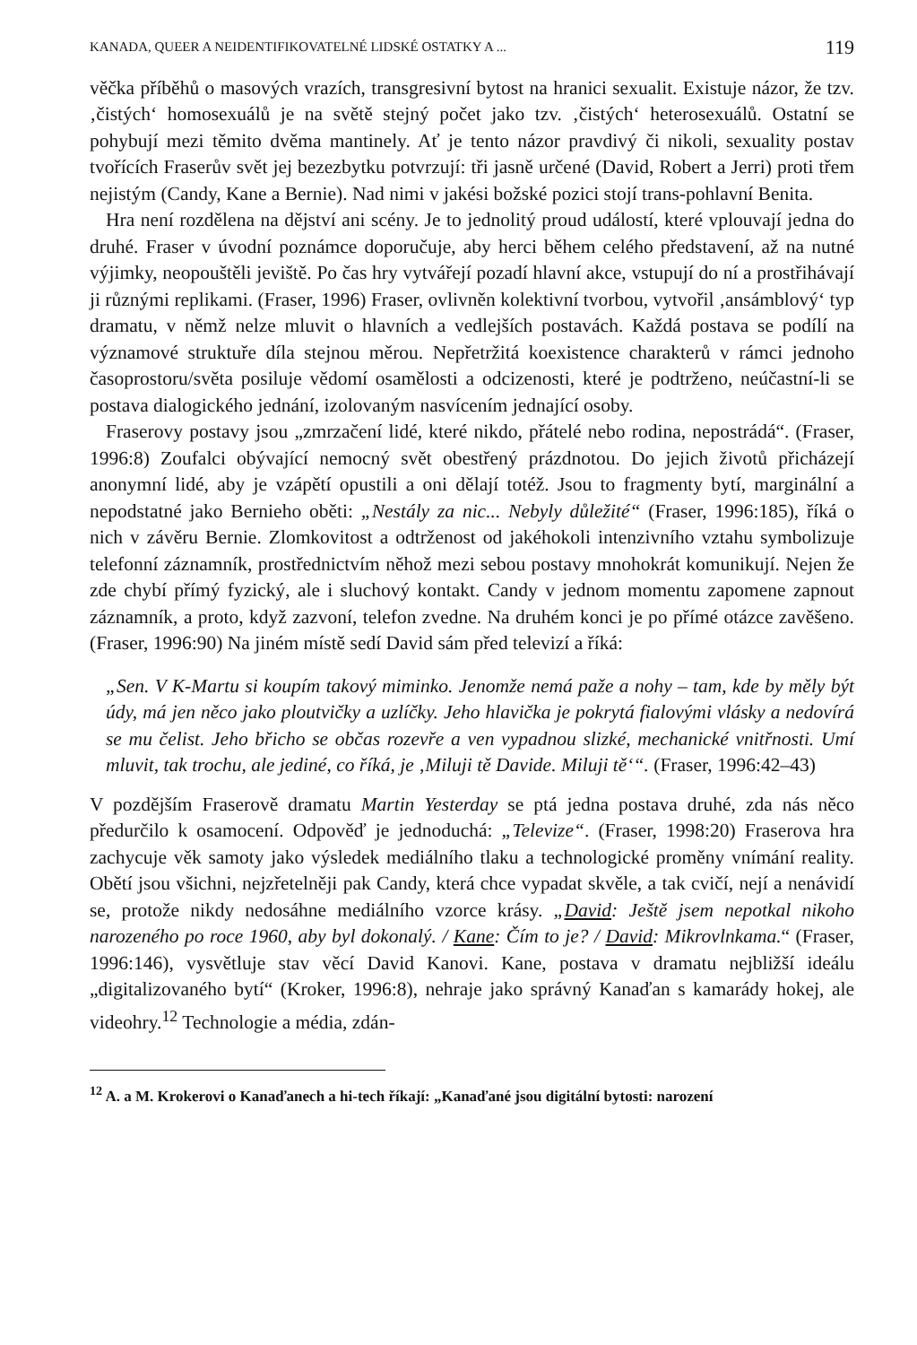KANADA, QUEER A NEIDENTIFIKOVATELNÉ LIDSKÉ OSTATKY A ... 119
věčka příběhů o masových vrazích, transgresivní bytost na hranici sexualit. Existuje názor, že tzv. ‚čistých‘ homosexuálů je na světě stejný počet jako tzv. ‚čistých‘ heterosexuálů. Ostatní se pohybují mezi těmito dvěma mantinely. Ať je tento názor pravdivý či nikoli, sexuality postav tvořících Fraserův svět jej bezezbytku potvrzují: tři jasně určené (David, Robert a Jerri) proti třem nejistým (Candy, Kane a Bernie). Nad nimi v jakési božské pozici stojí trans-pohlavní Benita.
Hra není rozdělena na dějství ani scény. Je to jednolitý proud událostí, které vplouvají jedna do druhé. Fraser v úvodní poznámce doporučuje, aby herci během celého představení, až na nutné výjimky, neopouštěli jeviště. Po čas hry vytvářejí pozadí hlavní akce, vstupují do ní a prostřihávají ji různými replikami. (Fraser, 1996) Fraser, ovlivněn kolektivní tvorbou, vytvořil ‚ansámblový‘ typ dramatu, v němž nelze mluvit o hlavních a vedlejších postavách. Každá postava se podílí na významové struktuře díla stejnou měrou. Nepřetržitá koexistence charakterů v rámci jednoho časoprostoru/světa posiluje vědomí osamělosti a odcizenosti, které je podtrženo, neúčastní-li se postava dialogického jednání, izolovaným nasvícením jednající osoby.
Fraserovy postavy jsou „zmrzačení lidé, které nikdo, přátelé nebo rodina, nepostrádá“. (Fraser, 1996:8) Zoufalci obývající nemocný svět obestřený prázdnotou. Do jejich životů přicházejí anonymní lidé, aby je vzápětí opustili a oni dělají totéž. Jsou to fragmenty bytí, marginální a nepodstatné jako Bernieho oběti: „Nestály za nic... Nebyly důležité“ (Fraser, 1996:185), říká o nich v závěru Bernie. Zlomkovitost a odtrženost od jakéhokoli intenzivního vztahu symbolizuje telefonní záznamník, prostřednictvím něhož mezi sebou postavy mnohokrát komunikují. Nejen že zde chybí přímý fyzický, ale i sluchový kontakt. Candy v jednom momentu zapomene zapnout záznamník, a proto, když zazvoní, telefon zvedne. Na druhém konci je po přímé otázce zavěšeno. (Fraser, 1996:90) Na jiném místě sedí David sám před televizí a říká:
„Sen. V K-Martu si koupím takový miminko. Jenomže nemá paže a nohy – tam, kde by měly být údy, má jen něco jako ploutvičky a uzlíčky. Jeho hlavička je pokrytá fialovými vlásky a nedovírá se mu čelist. Jeho břicho se občas rozevře a ven vypadnou slizké, mechanické vnitřnosti. Umí mluvit, tak trochu, ale jediné, co říká, je ‚Miluji tě Davide. Miluji tě‘“. (Fraser, 1996:42–43)
V pozdějším Fraserově dramatu Martin Yesterday se ptá jedna postava druhé, zda nás něco předurčilo k osamocení. Odpověď je jednoduchá: „Televize“. (Fraser, 1998:20) Fraserova hra zachycuje věk samoty jako výsledek mediálního tlaku a technologické proměny vnímání reality. Obětí jsou všichni, nejzřetelněji pak Candy, která chce vypadat skvěle, a tak cvičí, nejí a nenávidí se, protože nikdy nedosáhne mediálního vzorce krásy. „David: Ještě jsem nepotkal nikoho narozeného po roce 1960, aby byl dokonalý. / Kane: Čím to je? / David: Mikrovlnkama.“ (Fraser, 1996:146), vysvětluje stav věcí David Kanovi. Kane, postava v dramatu nejbližší ideálu „digitalizovaného bytí“ (Kroker, 1996:8), nehraje jako správný Kanaďan s kamarády hokej, ale videohry.<sup>12</sup> Technologie a média, zdán-
<sup>12</sup> A. a M. Krokerovi o Kanaďanech a hi-tech říkají: „Kanaďané jsou digitální bytosti: narození